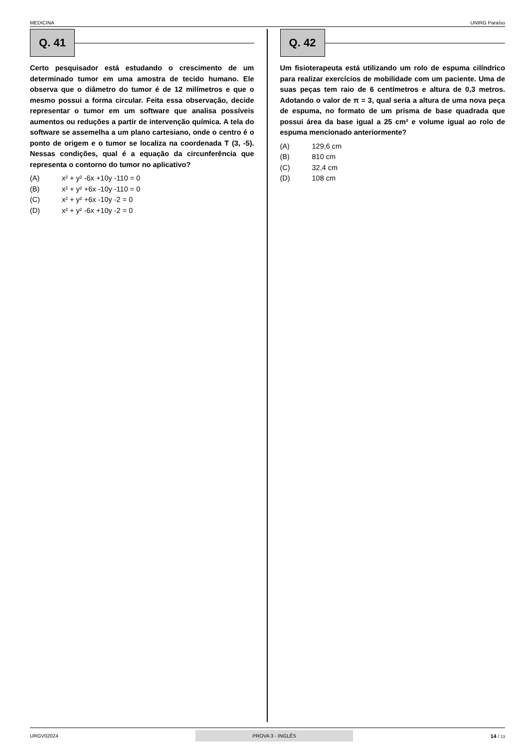MEDICINA UNIRG Paraíso
Q. 41
Certo pesquisador está estudando o crescimento de um determinado tumor em uma amostra de tecido humano. Ele observa que o diâmetro do tumor é de 12 milímetros e que o mesmo possui a forma circular. Feita essa observação, decide representar o tumor em um software que analisa possíveis aumentos ou reduções a partir de intervenção química. A tela do software se assemelha a um plano cartesiano, onde o centro é o ponto de origem e o tumor se localiza na coordenada T (3, -5). Nessas condições, qual é a equação da circunferência que representa o contorno do tumor no aplicativo?
(A) x² + y² -6x +10y -110 = 0
(B) x² + y² +6x -10y -110 = 0
(C) x² + y² +6x -10y -2 = 0
(D) x² + y² -6x +10y -2 = 0
Q. 42
Um fisioterapeuta está utilizando um rolo de espuma cilíndrico para realizar exercícios de mobilidade com um paciente. Uma de suas peças tem raio de 6 centímetros e altura de 0,3 metros. Adotando o valor de π = 3, qual seria a altura de uma nova peça de espuma, no formato de um prisma de base quadrada que possui área da base igual a 25 cm² e volume igual ao rolo de espuma mencionado anteriormente?
(A) 129,6 cm
(B) 810 cm
(C) 32,4 cm
(D) 108 cm
URGV02024 PROVA 3 - INGLÊS 14 / 23